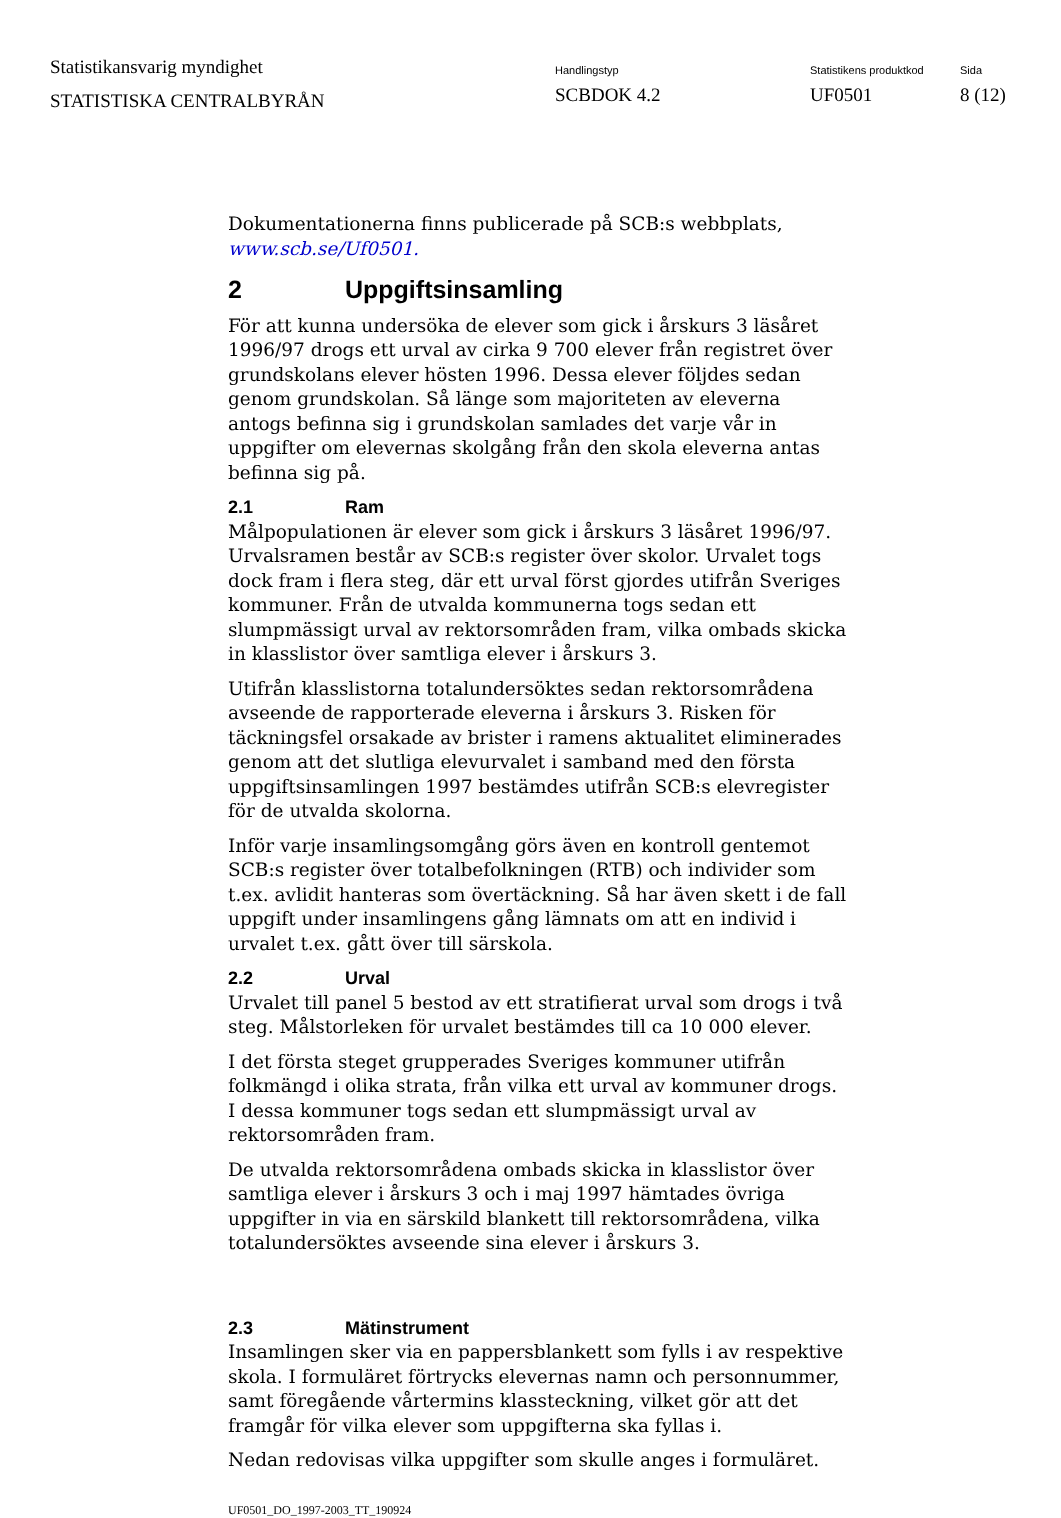Statistikansvarig myndighet
STATISTISKA CENTRALBYRÅN
Handlingstyp
SCBDOK 4.2
Statistikens produktkod
UF0501
Sida
8 (12)
Dokumentationerna finns publicerade på SCB:s webbplats, www.scb.se/Uf0501.
2 Uppgiftsinsamling
För att kunna undersöka de elever som gick i årskurs 3 läsåret 1996/97 drogs ett urval av cirka 9 700 elever från registret över grundskolans elever hösten 1996. Dessa elever följdes sedan genom grundskolan. Så länge som majoriteten av eleverna antogs befinna sig i grundskolan samlades det varje vår in uppgifter om elevernas skolgång från den skola eleverna antas befinna sig på.
2.1 Ram
Målpopulationen är elever som gick i årskurs 3 läsåret 1996/97. Urvalsramen består av SCB:s register över skolor. Urvalet togs dock fram i flera steg, där ett urval först gjordes utifrån Sveriges kommuner. Från de utvalda kommunerna togs sedan ett slumpmässigt urval av rektorsområden fram, vilka ombads skicka in klasslistor över samtliga elever i årskurs 3.
Utifrån klasslistorna totalundersöktes sedan rektorsområdena avseende de rapporterade eleverna i årskurs 3. Risken för täckningsfel orsakade av brister i ramens aktualitet eliminerades genom att det slutliga elevurvalet i samband med den första uppgiftsinsamlingen 1997 bestämdes utifrån SCB:s elevregister för de utvalda skolorna.
Inför varje insamlingsomgång görs även en kontroll gentemot SCB:s register över totalbefolkningen (RTB) och individer som t.ex. avlidit hanteras som övertäckning. Så har även skett i de fall uppgift under insamlingens gång lämnats om att en individ i urvalet t.ex. gått över till särskola.
2.2 Urval
Urvalet till panel 5 bestod av ett stratifierat urval som drogs i två steg. Målstorleken för urvalet bestämdes till ca 10 000 elever.
I det första steget grupperades Sveriges kommuner utifrån folkmängd i olika strata, från vilka ett urval av kommuner drogs. I dessa kommuner togs sedan ett slumpmässigt urval av rektorsområden fram.
De utvalda rektorsområdena ombads skicka in klasslistor över samtliga elever i årskurs 3 och i maj 1997 hämtades övriga uppgifter in via en särskild blankett till rektorsområdena, vilka totalundersöktes avseende sina elever i årskurs 3.
2.3 Mätinstrument
Insamlingen sker via en pappersblankett som fylls i av respektive skola. I formuläret förtrycks elevernas namn och personnummer, samt föregående vårtermins klassteckning, vilket gör att det framgår för vilka elever som uppgifterna ska fyllas i.
Nedan redovisas vilka uppgifter som skulle anges i formuläret.
UF0501_DO_1997-2003_TT_190924